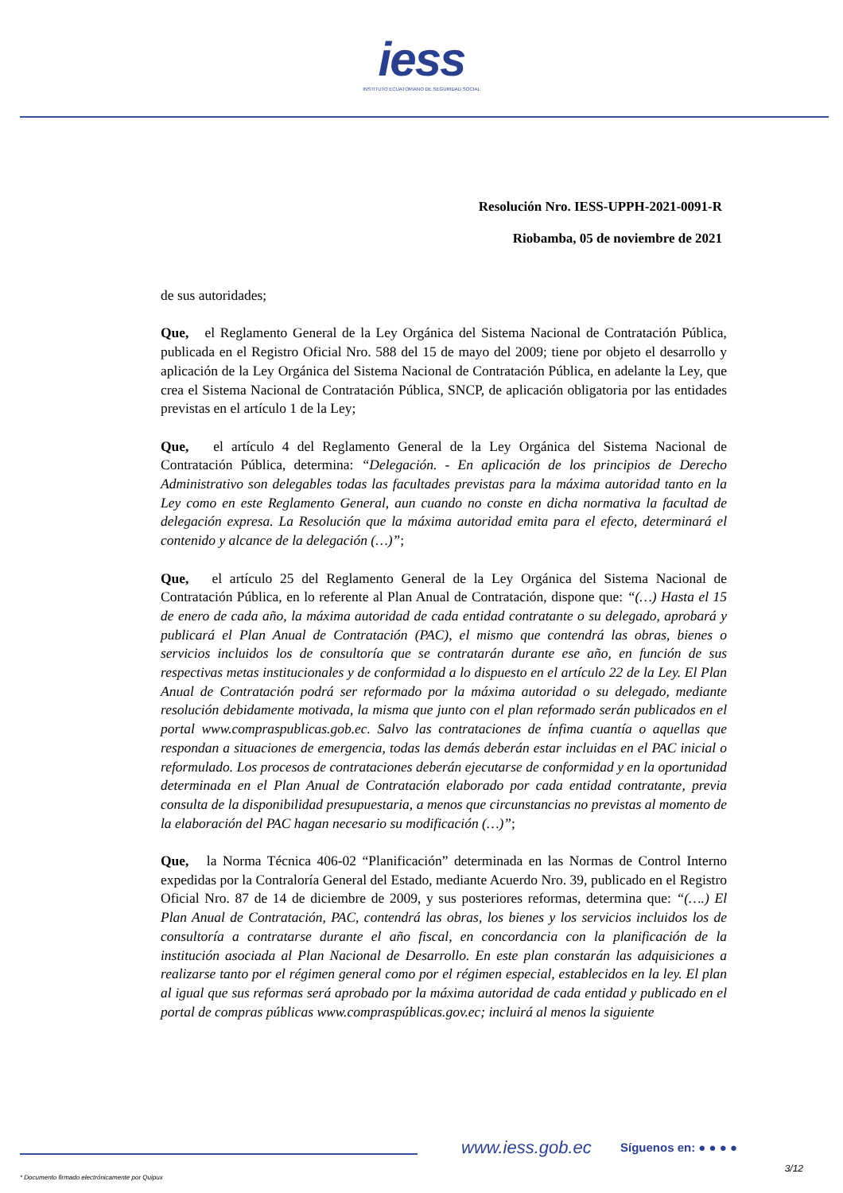iess
INSTITUTO ECUATORIANO DE SEGURIDAD SOCIAL
Resolución Nro. IESS-UPPH-2021-0091-R
Riobamba, 05 de noviembre de 2021
de sus autoridades;
Que, el Reglamento General de la Ley Orgánica del Sistema Nacional de Contratación Pública, publicada en el Registro Oficial Nro. 588 del 15 de mayo del 2009; tiene por objeto el desarrollo y aplicación de la Ley Orgánica del Sistema Nacional de Contratación Pública, en adelante la Ley, que crea el Sistema Nacional de Contratación Pública, SNCP, de aplicación obligatoria por las entidades previstas en el artículo 1 de la Ley;
Que, el artículo 4 del Reglamento General de la Ley Orgánica del Sistema Nacional de Contratación Pública, determina: “Delegación. - En aplicación de los principios de Derecho Administrativo son delegables todas las facultades previstas para la máxima autoridad tanto en la Ley como en este Reglamento General, aun cuando no conste en dicha normativa la facultad de delegación expresa. La Resolución que la máxima autoridad emita para el efecto, determinará el contenido y alcance de la delegación (…)”;
Que, el artículo 25 del Reglamento General de la Ley Orgánica del Sistema Nacional de Contratación Pública, en lo referente al Plan Anual de Contratación, dispone que: “(…) Hasta el 15 de enero de cada año, la máxima autoridad de cada entidad contratante o su delegado, aprobará y publicará el Plan Anual de Contratación (PAC), el mismo que contendrá las obras, bienes o servicios incluidos los de consultoría que se contratarán durante ese año, en función de sus respectivas metas institucionales y de conformidad a lo dispuesto en el artículo 22 de la Ley. El Plan Anual de Contratación podrá ser reformado por la máxima autoridad o su delegado, mediante resolución debidamente motivada, la misma que junto con el plan reformado serán publicados en el portal www.compraspublicas.gob.ec. Salvo las contrataciones de ínfima cuantía o aquellas que respondan a situaciones de emergencia, todas las demás deberán estar incluidas en el PAC inicial o reformulado. Los procesos de contrataciones deberán ejecutarse de conformidad y en la oportunidad determinada en el Plan Anual de Contratación elaborado por cada entidad contratante, previa consulta de la disponibilidad presupuestaria, a menos que circunstancias no previstas al momento de la elaboración del PAC hagan necesario su modificación (…)”;
Que, la Norma Técnica 406-02 “Planificación” determinada en las Normas de Control Interno expedidas por la Contraloría General del Estado, mediante Acuerdo Nro. 39, publicado en el Registro Oficial Nro. 87 de 14 de diciembre de 2009, y sus posteriores reformas, determina que: “(….) El Plan Anual de Contratación, PAC, contendrá las obras, los bienes y los servicios incluidos los de consultoría a contratarse durante el año fiscal, en concordancia con la planificación de la institución asociada al Plan Nacional de Desarrollo. En este plan constarán las adquisiciones a realizarse tanto por el régimen general como por el régimen especial, establecidos en la ley. El plan al igual que sus reformas será aprobado por la máxima autoridad de cada entidad y publicado en el portal de compras públicas www.compraspúblicas.gov.ec; incluirá al menos la siguiente
www.iess.gob.ec Síguenos en: ● ● ● ●
3/12
* Documento firmado electrónicamente por Quipux